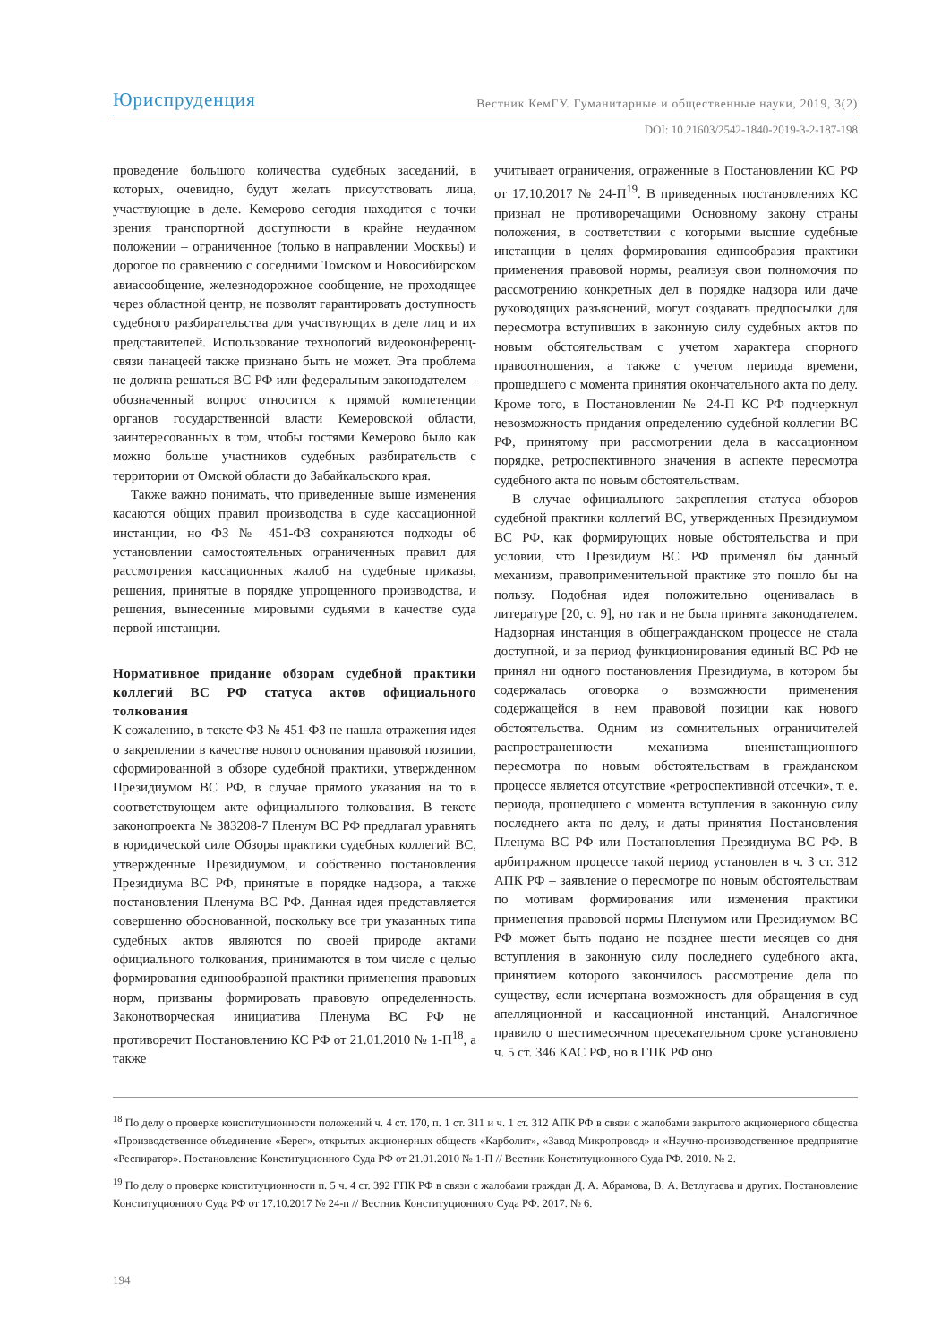Юриспруденция Вестник КемГУ. Гуманитарные и общественные науки, 2019, 3(2)
DOI: 10.21603/2542-1840-2019-3-2-187-198
проведение большого количества судебных заседаний, в которых, очевидно, будут желать присутствовать лица, участвующие в деле. Кемерово сегодня находится с точки зрения транспортной доступности в крайне неудачном положении – ограниченное (только в направлении Москвы) и дорогое по сравнению с соседними Томском и Новосибирском авиасообщение, железнодорожное сообщение, не проходящее через областной центр, не позволят гарантировать доступность судебного разбирательства для участвующих в деле лиц и их представителей. Использование технологий видеоконференц-связи панацеей также признано быть не может. Эта проблема не должна решаться ВС РФ или федеральным законодателем – обозначенный вопрос относится к прямой компетенции органов государственной власти Кемеровской области, заинтересованных в том, чтобы гостями Кемерово было как можно больше участников судебных разбирательств с территории от Омской области до Забайкальского края.
Также важно понимать, что приведенные выше изменения касаются общих правил производства в суде кассационной инстанции, но ФЗ № 451-ФЗ сохраняются подходы об установлении самостоятельных ограниченных правил для рассмотрения кассационных жалоб на судебные приказы, решения, принятые в порядке упрощенного производства, и решения, вынесенные мировыми судьями в качестве суда первой инстанции.
Нормативное придание обзорам судебной практики коллегий ВС РФ статуса актов официального толкования
К сожалению, в тексте ФЗ № 451-ФЗ не нашла отражения идея о закреплении в качестве нового основания правовой позиции, сформированной в обзоре судебной практики, утвержденном Президиумом ВС РФ, в случае прямого указания на то в соответствующем акте официального толкования. В тексте законопроекта № 383208-7 Пленум ВС РФ предлагал уравнять в юридической силе Обзоры практики судебных коллегий ВС, утвержденные Президиумом, и собственно постановления Президиума ВС РФ, принятые в порядке надзора, а также постановления Пленума ВС РФ. Данная идея представляется совершенно обоснованной, поскольку все три указанных типа судебных актов являются по своей природе актами официального толкования, принимаются в том числе с целью формирования единообразной практики применения правовых норм, призваны формировать правовую определенность. Законотворческая инициатива Пленума ВС РФ не противоречит Постановлению КС РФ от 21.01.2010 № 1-П<sup>18</sup>, а также
учитывает ограничения, отраженные в Постановлении КС РФ от 17.10.2017 № 24-П<sup>19</sup>. В приведенных постановлениях КС признал не противоречащими Основному закону страны положения, в соответствии с которыми высшие судебные инстанции в целях формирования единообразия практики применения правовой нормы, реализуя свои полномочия по рассмотрению конкретных дел в порядке надзора или даче руководящих разъяснений, могут создавать предпосылки для пересмотра вступивших в законную силу судебных актов по новым обстоятельствам с учетом характера спорного правоотношения, а также с учетом периода времени, прошедшего с момента принятия окончательного акта по делу. Кроме того, в Постановлении № 24-П КС РФ подчеркнул невозможность придания определению судебной коллегии ВС РФ, принятому при рассмотрении дела в кассационном порядке, ретроспективного значения в аспекте пересмотра судебного акта по новым обстоятельствам.
В случае официального закрепления статуса обзоров судебной практики коллегий ВС, утвержденных Президиумом ВС РФ, как формирующих новые обстоятельства и при условии, что Президиум ВС РФ применял бы данный механизм, правоприменительной практике это пошло бы на пользу. Подобная идея положительно оценивалась в литературе [20, с. 9], но так и не была принята законодателем. Надзорная инстанция в общегражданском процессе не стала доступной, и за период функционирования единый ВС РФ не принял ни одного постановления Президиума, в котором бы содержалась оговорка о возможности применения содержащейся в нем правовой позиции как нового обстоятельства. Одним из сомнительных ограничителей распространенности механизма внеинстанционного пересмотра по новым обстоятельствам в гражданском процессе является отсутствие «ретроспективной отсечки», т. е. периода, прошедшего с момента вступления в законную силу последнего акта по делу, и даты принятия Постановления Пленума ВС РФ или Постановления Президиума ВС РФ. В арбитражном процессе такой период установлен в ч. 3 ст. 312 АПК РФ – заявление о пересмотре по новым обстоятельствам по мотивам формирования или изменения практики применения правовой нормы Пленумом или Президиумом ВС РФ может быть подано не позднее шести месяцев со дня вступления в законную силу последнего судебного акта, принятием которого закончилось рассмотрение дела по существу, если исчерпана возможность для обращения в суд апелляционной и кассационной инстанций. Аналогичное правило о шестимесячном пресекательном сроке установлено ч. 5 ст. 346 КАС РФ, но в ГПК РФ оно
<sup>18</sup> По делу о проверке конституционности положений ч. 4 ст. 170, п. 1 ст. 311 и ч. 1 ст. 312 АПК РФ в связи с жалобами закрытого акционерного общества «Производственное объединение «Берег», открытых акционерных обществ «Карболит», «Завод Микропровод» и «Научно-производственное предприятие «Респиратор». Постановление Конституционного Суда РФ от 21.01.2010 № 1-П // Вестник Конституционного Суда РФ. 2010. № 2.
<sup>19</sup> По делу о проверке конституционности п. 5 ч. 4 ст. 392 ГПК РФ в связи с жалобами граждан Д. А. Абрамова, В. А. Ветлугаева и других. Постановление Конституционного Суда РФ от 17.10.2017 № 24-п // Вестник Конституционного Суда РФ. 2017. № 6.
194